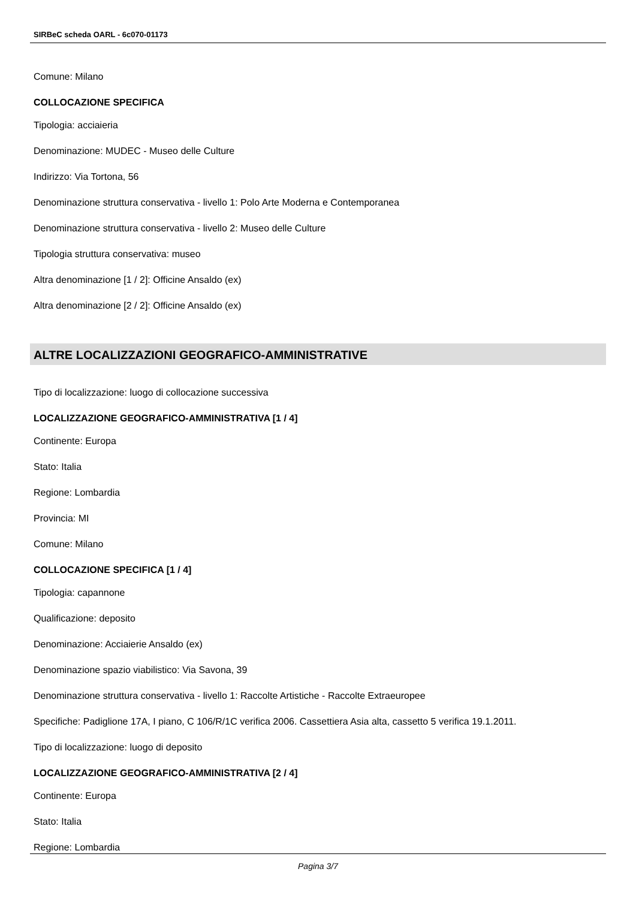SIRBeC scheda OARL - 6c070-01173
Comune: Milano
COLLOCAZIONE SPECIFICA
Tipologia: acciaieria
Denominazione: MUDEC - Museo delle Culture
Indirizzo: Via Tortona, 56
Denominazione struttura conservativa - livello 1: Polo Arte Moderna e Contemporanea
Denominazione struttura conservativa - livello 2: Museo delle Culture
Tipologia struttura conservativa: museo
Altra denominazione [1 / 2]: Officine Ansaldo (ex)
Altra denominazione [2 / 2]: Officine Ansaldo (ex)
ALTRE LOCALIZZAZIONI GEOGRAFICO-AMMINISTRATIVE
Tipo di localizzazione: luogo di collocazione successiva
LOCALIZZAZIONE GEOGRAFICO-AMMINISTRATIVA [1 / 4]
Continente: Europa
Stato: Italia
Regione: Lombardia
Provincia: MI
Comune: Milano
COLLOCAZIONE SPECIFICA [1 / 4]
Tipologia: capannone
Qualificazione: deposito
Denominazione: Acciaierie Ansaldo (ex)
Denominazione spazio viabilistico: Via Savona, 39
Denominazione struttura conservativa - livello 1: Raccolte Artistiche - Raccolte Extraeuropee
Specifiche: Padiglione 17A, I piano, C 106/R/1C verifica 2006. Cassettiera Asia alta, cassetto 5 verifica 19.1.2011.
Tipo di localizzazione: luogo di deposito
LOCALIZZAZIONE GEOGRAFICO-AMMINISTRATIVA [2 / 4]
Continente: Europa
Stato: Italia
Regione: Lombardia
Pagina 3/7